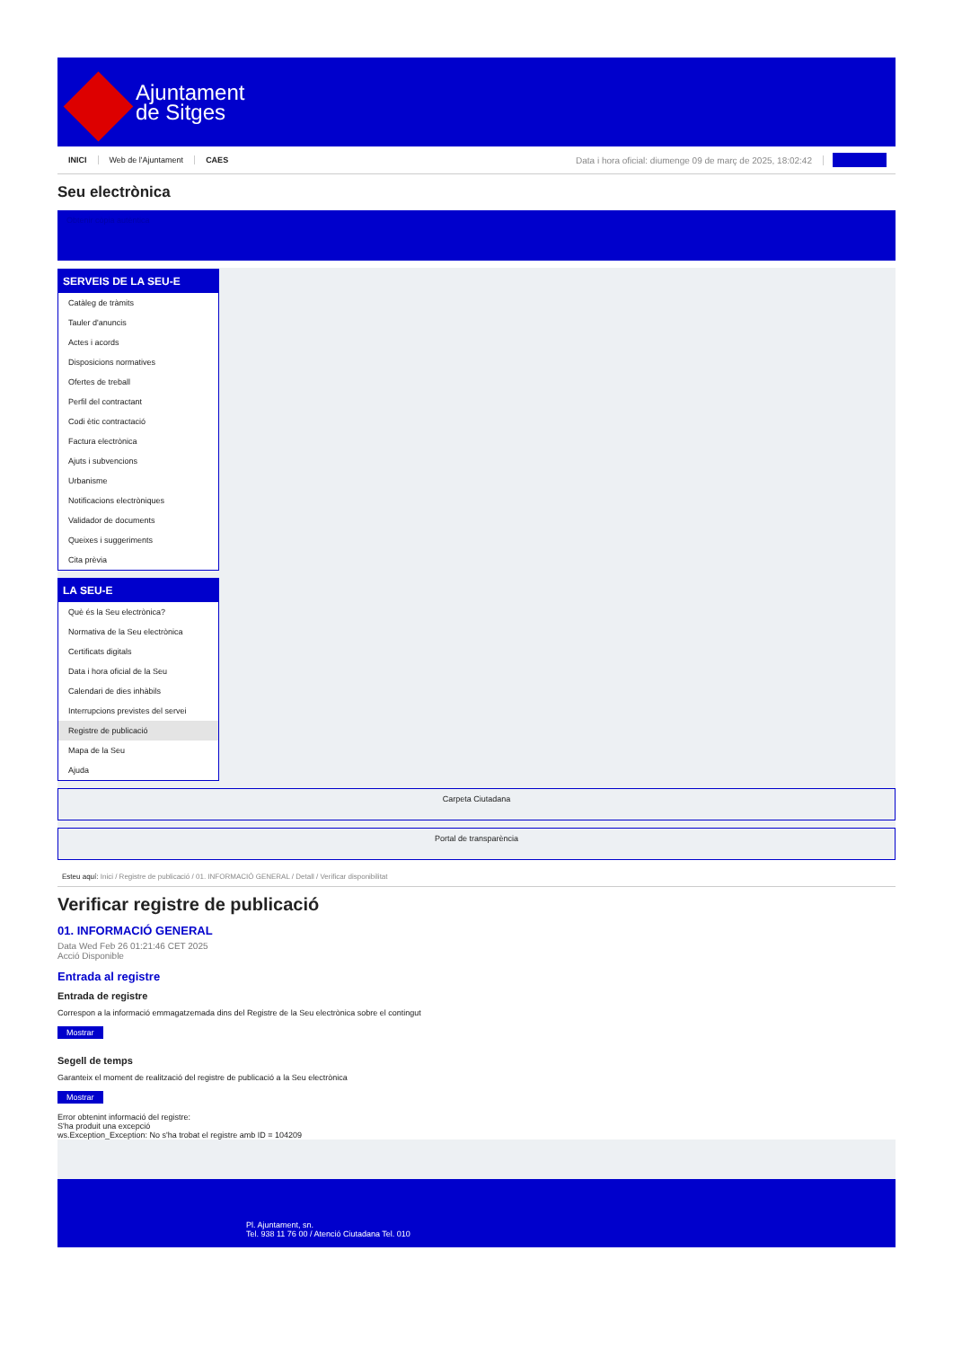Ajuntament
de Sitges
INICI Web de l'Ajuntament CAES Data i hora oficial: diumenge 09 de març de 2025, 18:02:42
Seu electrònica
Obtenir còpia autèntica
SERVEIS DE LA SEU-E
Catàleg de tràmits
Tauler d'anuncis
Actes i acords
Disposicions normatives
Ofertes de treball
Perfil del contractant
Codi ètic contractació
Factura electrònica
Ajuts i subvencions
Urbanisme
Notificacions electròniques
Validador de documents
Queixes i suggeriments
Cita prèvia
LA SEU-E
Què és la Seu electrònica?
Normativa de la Seu electrònica
Certificats digitals
Data i hora oficial de la Seu
Calendari de dies inhàbils
Interrupcions previstes del servei
Registre de publicació
Mapa de la Seu
Ajuda
Carpeta Ciutadana
Portal de transparència
Esteu aquí: Inici / Registre de publicació / 01. INFORMACIÓ GENERAL / Detall / Verificar disponibilitat
Verificar registre de publicació
01. INFORMACIÓ GENERAL
Data Wed Feb 26 01:21:46 CET 2025
Acció Disponible
Entrada al registre
Entrada de registre
Correspon a la informació emmagatzemada dins del Registre de la Seu electrònica sobre el contingut
Mostrar
Segell de temps
Garanteix el moment de realització del registre de publicació a la Seu electrònica
Mostrar
Error obtenint informació del registre:
S'ha produit una excepció
ws.Exception_Exception: No s'ha trobat el registre amb ID = 104209
Pl. Ajuntament, sn.
Tel. 938 11 76 00 / Atenció Ciutadana Tel. 010